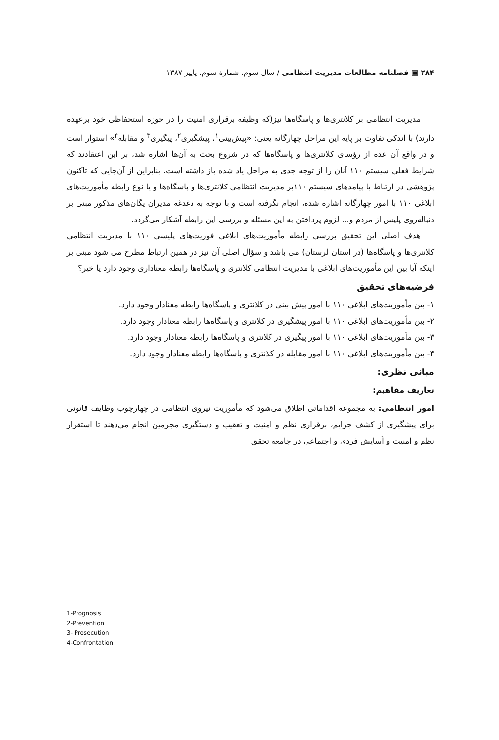۲۸۴ ▣ فصلنامه مطالعات مدیریت انتظامی / سال سوم، شمارهٔ سوم، پاییز ۱۳۸۷
مدیریت انتظامی بر کلانتری‌ها و پاسگاه‌ها نیز(که وظیفه برقراری امنیت را در حوزه استحفاظی خود برعهده دارند) با اندکی تفاوت بر پایه این مراحل چهارگانه یعنی: «پیش‌بینی<sup>۱</sup>، پیشگیری<sup>۲</sup>، پیگیری<sup>۳</sup> و مقابله<sup>۴</sup>» استوار است و در واقع آن عده از رؤسای کلانتری‌ها و پاسگاه‌ها که در شروع بحث به آن‌ها اشاره شد، بر این اعتقادند که شرایط فعلی سیستم ۱۱۰ آنان را از توجه جدی به مراحل یاد شده باز داشته است. بنابراین از آن‌جایی که تاکنون پژوهشی در ارتباط با پیامدهای سیستم ۱۱۰بر مدیریت انتظامی کلانتری‌ها و پاسگاه‌ها و یا نوع رابطه مأموریت‌های ابلاغی ۱۱۰ با امور چهارگانه اشاره شده، انجام نگرفته است و با توجه به دغدغه مدیران یگان‌های مذکور مبنی بر دنباله‌روی پلیس از مردم و... لزوم پرداختن به این مسئله و بررسی این رابطه آشکار می‌گردد.
هدف اصلی این تحقیق بررسی رابطه مأموریت‌های ابلاغی فوریت‌های پلیسی ۱۱۰ با مدیریت انتظامی کلانتری‌ها و پاسگاه‌ها (در استان لرستان) می باشد و سؤال اصلی آن نیز در همین ارتباط مطرح می شود مبنی بر اینکه آیا بین این مأموریت‌های ابلاغی با مدیریت انتظامی کلانتری و پاسگاه‌ها رابطه معناداری وجود دارد یا خیر؟
فرضیه‌های تحقیق
۱- بین مأموریت‌های ابلاغی ۱۱۰ با امور پیش بینی در کلانتری و پاسگاه‌ها رابطه معنادار وجود دارد.
۲- بین مأموریت‌های ابلاغی ۱۱۰ با امور پیشگیری در کلانتری و پاسگاه‌ها رابطه معنادار وجود دارد.
۳- بین مأموریت‌های ابلاغی ۱۱۰ با امور پیگیری در کلانتری و پاسگاه‌ها رابطه معنادار وجود دارد.
۴- بین مأموریت‌های ابلاغی ۱۱۰ با امور مقابله در کلانتری و پاسگاه‌ها رابطه معنادار وجود دارد.
مبانی نظری:
تعاریف مفاهیم:
امور انتظامی: به مجموعه اقداماتی اطلاق می‌شود که مأموریت نیروی انتظامی در چهارچوب وظایف قانونی برای پیشگیری از کشف جرایم، برقراری نظم و امنیت و تعقیب و دستگیری مجرمین انجام می‌دهند تا استقرار نظم و امنیت و آسایش فردی و اجتماعی در جامعه تحقق
1-Prognosis
2-Prevention
3- Prosecution
4-Confrontation